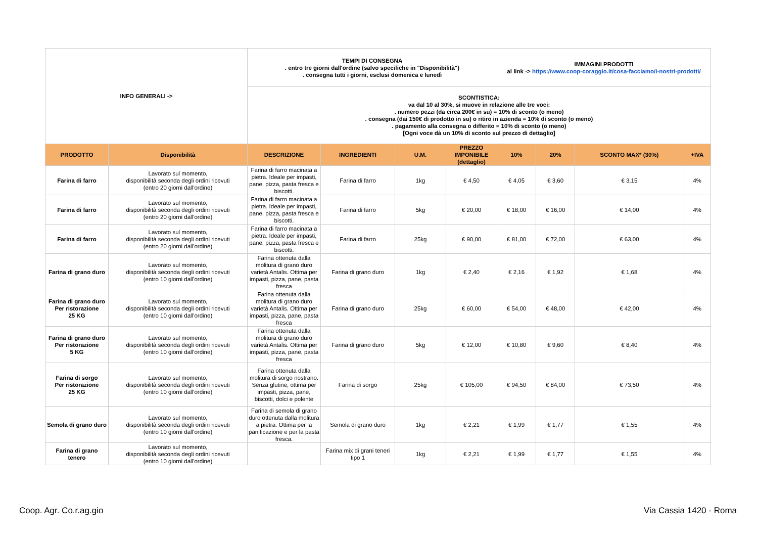| INFO GENERALI -> | | TEMPI DI CONSEGNA . entro tre giorni dall'ordine (salvo specifiche in "Disponibilità") . consegna tutti i giorni, esclusi domenica e lunedì | | | | IMMAGINI PRODOTTI al link -> https://www.coop-coraggio.it/cosa-facciamo/i-nostri-prodotti/ | | | |
| | | SCONTISTICA: va dal 10 al 30%, si muove in relazione alle tre voci: . numero pezzi (da circa 200€ in su) = 10% di sconto (o meno) . consegna (dai 150€ di prodotto in su) o ritiro in azienda = 10% di sconto (o meno) . pagamento alla consegna o differito = 10% di sconto (o meno) [Ogni voce dà un 10% di sconto sul prezzo di dettaglio] | | | | | | | |
| PRODOTTO | Disponibilità | DESCRIZIONE | INGREDIENTI | U.M. | PREZZO IMPONIBILE (dettaglio) | 10% | 20% | SCONTO MAX* (30%) | +IVA |
| Farina di farro | Lavorato sul momento, disponibilità seconda degli ordini ricevuti (entro 20 giorni dall'ordine) | Farina di farro macinata a pietra. Ideale per impasti, pane, pizza, pasta fresca e biscotti. | Farina di farro | 1kg | € 4,50 | € 4,05 | € 3,60 | € 3,15 | 4% |
| Farina di farro | Lavorato sul momento, disponibilità seconda degli ordini ricevuti (entro 20 giorni dall'ordine) | Farina di farro macinata a pietra. Ideale per impasti, pane, pizza, pasta fresca e biscotti. | Farina di farro | 5kg | € 20,00 | € 18,00 | € 16,00 | € 14,00 | 4% |
| Farina di farro | Lavorato sul momento, disponibilità seconda degli ordini ricevuti (entro 20 giorni dall'ordine) | Farina di farro macinata a pietra. Ideale per impasti, pane, pizza, pasta fresca e biscotti. | Farina di farro | 25kg | € 90,00 | € 81,00 | € 72,00 | € 63,00 | 4% |
| Farina di grano duro | Lavorato sul momento, disponibilità seconda degli ordini ricevuti (entro 10 giorni dall'ordine) | Farina ottenuta dalla molitura di grano duro varietà Antalis. Ottima per impasti, pizza, pane, pasta fresca | Farina di grano duro | 1kg | € 2,40 | € 2,16 | € 1,92 | € 1,68 | 4% |
| Farina di grano duro Per ristorazione 25 KG | Lavorato sul momento, disponibilità seconda degli ordini ricevuti (entro 10 giorni dall'ordine) | Farina ottenuta dalla molitura di grano duro varietà Antalis. Ottima per impasti, pizza, pane, pasta fresca | Farina di grano duro | 25kg | € 60,00 | € 54,00 | € 48,00 | € 42,00 | 4% |
| Farina di grano duro Per ristorazione 5 KG | Lavorato sul momento, disponibilità seconda degli ordini ricevuti (entro 10 giorni dall'ordine) | Farina ottenuta dalla molitura di grano duro varietà Antalis. Ottima per impasti, pizza, pane, pasta fresca | Farina di grano duro | 5kg | € 12,00 | € 10,80 | € 9,60 | € 8,40 | 4% |
| Farina di sorgo Per ristorazione 25 KG | Lavorato sul momento, disponibilità seconda degli ordini ricevuti (entro 10 giorni dall'ordine) | Farina ottenuta dalla molitura di sorgo nostrano. Senza glutine, ottima per impasti, pizza, pane, biscotti, dolci e polente | Farina di sorgo | 25kg | € 105,00 | € 94,50 | € 84,00 | € 73,50 | 4% |
| Semola di grano duro | Lavorato sul momento, disponibilità seconda degli ordini ricevuti (entro 10 giorni dall'ordine) | Farina di semola di grano duro ottenuta dalla molitura a pietra. Ottima per la panificazione e per la pasta fresca. | Semola di grano duro | 1kg | € 2,21 | € 1,99 | € 1,77 | € 1,55 | 4% |
| Farina di grano tenero | Lavorato sul momento, disponibilità seconda degli ordini ricevuti (entro 10 giorni dall'ordine) | | Farina mix di grani teneri tipo 1 | 1kg | € 2,21 | € 1,99 | € 1,77 | € 1,55 | 4% |
Coop. Agr. Co.r.ag.gio Via Cassia 1420 - Roma